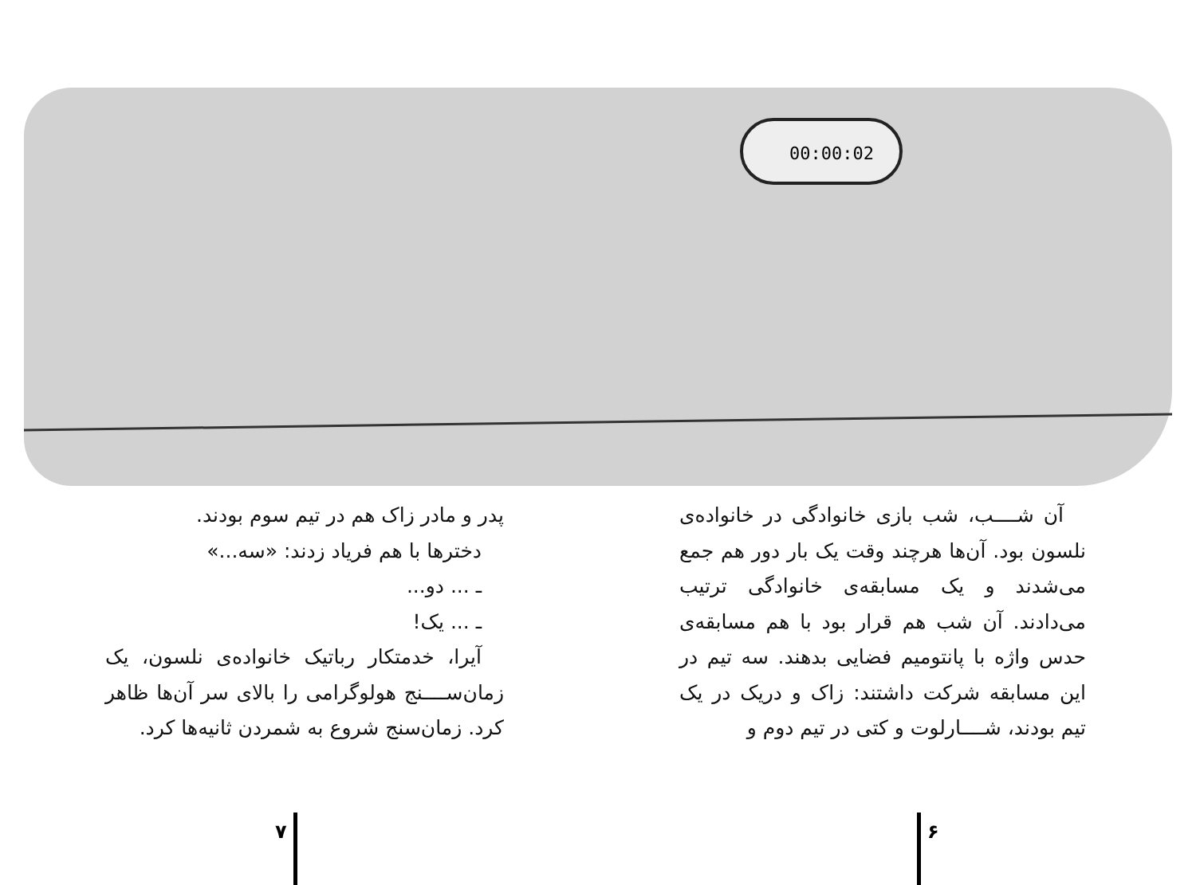00:00:02
آن شــــب، شب بازی خانوادگی در خانواده‌ی نلسون بود. آن‌ها هرچند وقت یک بار دور هم جمع می‌شدند و یک مسابقه‌ی خانوادگی ترتیب می‌دادند. آن شب هم قرار بود با هم مسابقه‌ی حدس واژه با پانتومیم فضایی بدهند. سه تیم در این مسابقه شرکت داشتند: زاک و دریک در یک تیم بودند، شــــارلوت و کتی در تیم دوم و
پدر و مادر زاک هم در تیم سوم بودند.
دخترها با هم فریاد زدند: «سه...»
ـ ... دو...
ـ ... یک!
آیرا، خدمتکار رباتیک خانواده‌ی نلسون، یک زمان‌ســــنج هولوگرامی را بالای سر آن‌ها ظاهر کرد. زمان‌سنج شروع به شمردن ثانیه‌ها کرد.
۶
۷